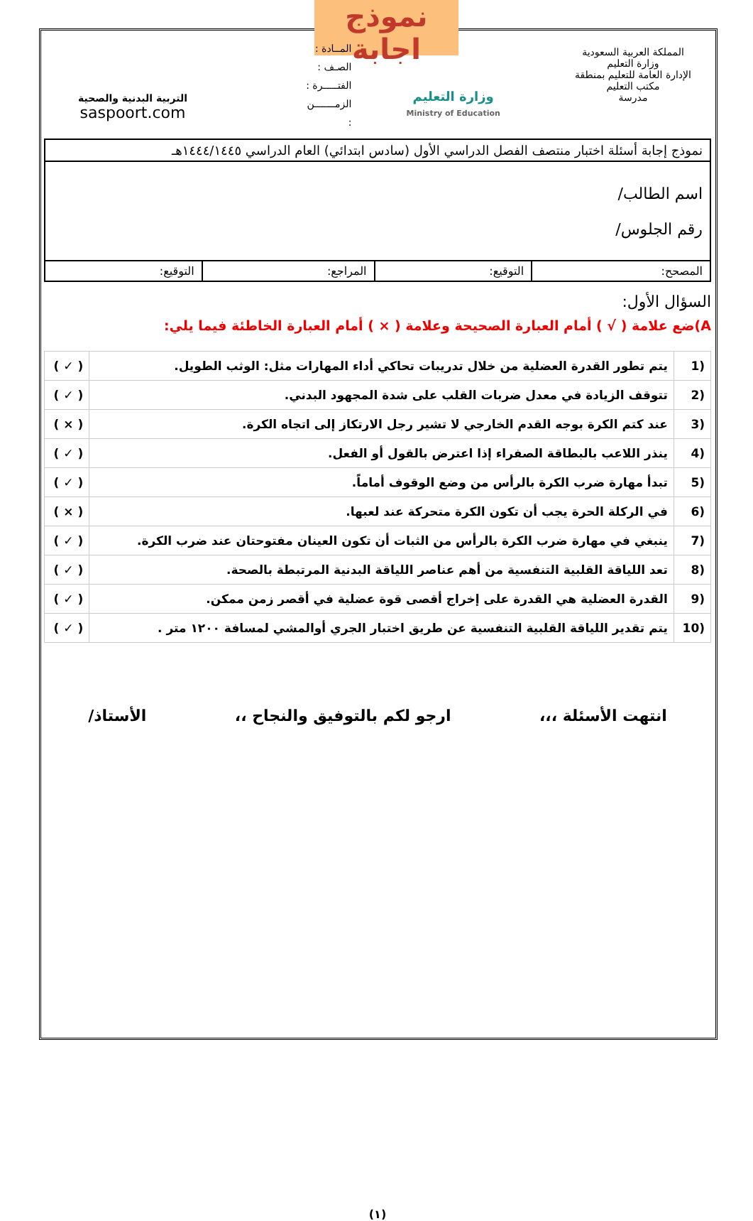نموذج اجابة
المملكة العربية السعودية
وزارة التعليم
الإدارة العامة للتعليم بمنطقة
مكتب التعليم
مدرسة
وزارة التعليم
Ministry of Education
المــادة :
الصـف :
الفتـــــرة :
الزمـــــــن
:
التربية البدنية والصحية
saspoort.com
| نموذج إجابة أسئلة اختبار منتصف الفصل الدراسي الأول (سادس ابتدائي) العام الدراسي ١٤٤٤/١٤٤٥هـ | | | |
| اسم الطالب/ رقم الجلوس/ | | | |
| المصحح: | التوقيع: | المراجع: | التوقيع: |
السؤال الأول:
A)ضع علامة ( √ ) أمام العبارة الصحيحة وعلامة ( × ) أمام العبارة الخاطئة فيما يلي:
| (1 | يتم تطور القدرة العضلية من خلال تدريبات تحاكي أداء المهارات مثل: الوثب الطويل. | ( ✓ ) |
| (2 | تتوقف الزيادة في معدل ضربات القلب على شدة المجهود البدني. | ( ✓ ) |
| (3 | عند كتم الكرة بوجه القدم الخارجي لا تشير رجل الارتكاز إلى اتجاه الكرة. | ( × ) |
| (4 | ينذر اللاعب بالبطاقة الصفراء إذا اعترض بالقول أو الفعل. | ( ✓ ) |
| (5 | تبدأ مهارة ضرب الكرة بالرأس من وضع الوقوف أماماً. | ( ✓ ) |
| (6 | في الركلة الحرة يجب أن تكون الكرة متحركة عند لعبها. | ( × ) |
| (7 | ينبغي في مهارة ضرب الكرة بالرأس من الثبات أن تكون العينان مفتوحتان عند ضرب الكرة. | ( ✓ ) |
| (8 | تعد اللياقة القلبية التنفسية من أهم عناصر اللياقة البدنية المرتبطة بالصحة. | ( ✓ ) |
| (9 | القدرة العضلية هي القدرة على إخراج أقصى قوة عضلية في أقصر زمن ممكن. | ( ✓ ) |
| (10 | يتم تقدير اللياقة القلبية التنفسية عن طريق اختبار الجري أوالمشي لمسافة ١٢٠٠ متر . | ( ✓ ) |
انتهت الأسئلة ،،، ارجو لكم بالتوفيق والنجاح ،، الأستاذ/
(١)